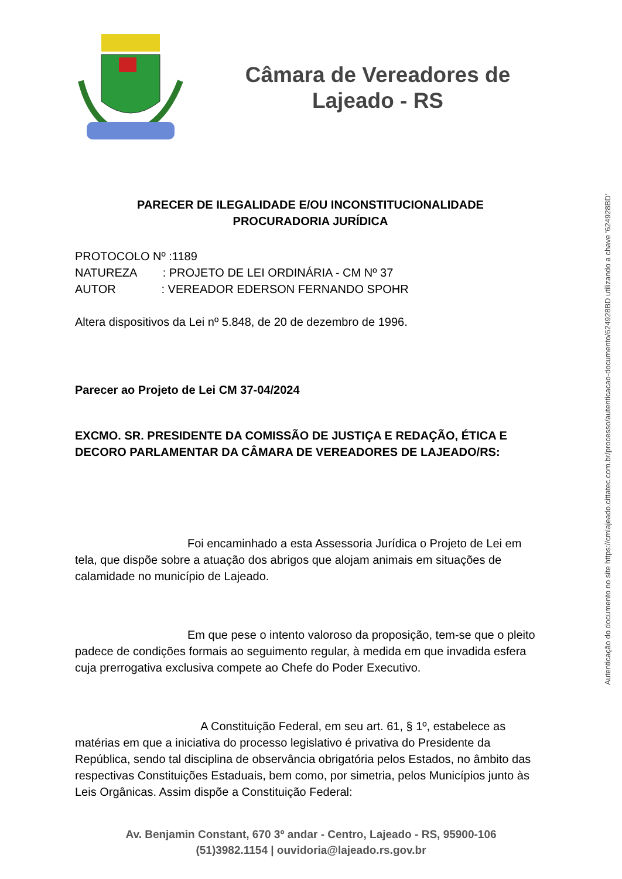Câmara de Vereadores de
Lajeado - RS
PARECER DE ILEGALIDADE E/OU INCONSTITUCIONALIDADE
PROCURADORIA JURÍDICA
PROTOCOLO Nº :1189
NATUREZA : PROJETO DE LEI ORDINÁRIA - CM Nº 37
AUTOR : VEREADOR EDERSON FERNANDO SPOHR
Altera dispositivos da Lei nº 5.848, de 20 de dezembro de 1996.
Parecer ao Projeto de Lei CM 37-04/2024
EXCMO. SR. PRESIDENTE DA COMISSÃO DE JUSTIÇA E REDAÇÃO, ÉTICA E DECORO PARLAMENTAR DA CÂMARA DE VEREADORES DE LAJEADO/RS:
Foi encaminhado a esta Assessoria Jurídica o Projeto de Lei em tela, que dispõe sobre a atuação dos abrigos que alojam animais em situações de calamidade no município de Lajeado.
Em que pese o intento valoroso da proposição, tem-se que o pleito padece de condições formais ao seguimento regular, à medida em que invadida esfera cuja prerrogativa exclusiva compete ao Chefe do Poder Executivo.
A Constituição Federal, em seu art. 61, § 1º, estabelece as matérias em que a iniciativa do processo legislativo é privativa do Presidente da República, sendo tal disciplina de observância obrigatória pelos Estados, no âmbito das respectivas Constituições Estaduais, bem como, por simetria, pelos Municípios junto às Leis Orgânicas. Assim dispõe a Constituição Federal:
Autenticação do documento no site https://cmlajeado.cittatec.com.br/processo/autenticacao-documento/624928BD utilizando a chave '624928BD'
Av. Benjamin Constant, 670 3º andar - Centro, Lajeado - RS, 95900-106
(51)3982.1154 | ouvidoria@lajeado.rs.gov.br